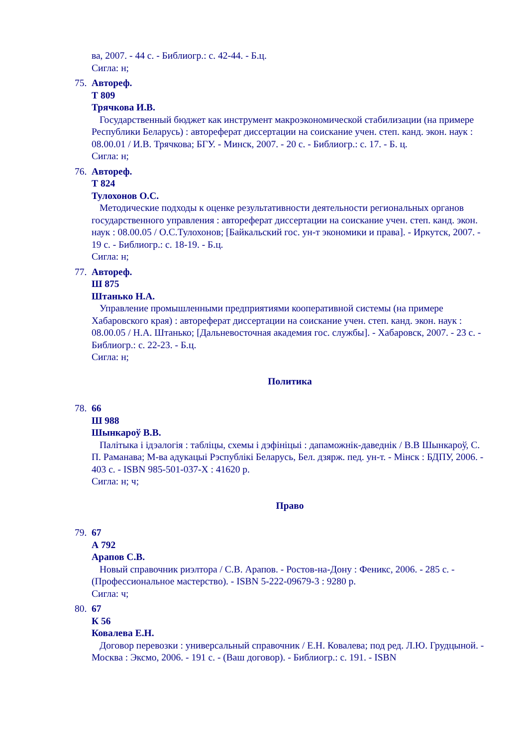ва, 2007. - 44 с. - Библиогр.: с. 42-44. - Б.ц.
Сигла: н;
75.
Автореф.
Т 809
Трячкова И.В.
Государственный бюджет как инструмент макроэкономической стабилизации (на примере Республики Беларусь) : автореферат диссертации на соискание учен. степ. канд. экон. наук : 08.00.01 / И.В. Трячкова; БГУ. - Минск, 2007. - 20 с. - Библиогр.: с. 17. - Б. ц.
Сигла: н;
76.
Автореф.
Т 824
Тулохонов О.С.
Методические подходы к оценке результативности деятельности региональных органов государственного управления : автореферат диссертации на соискание учен. степ. канд. экон. наук : 08.00.05 / О.С.Тулохонов; [Байкальский гос. ун-т экономики и права]. - Иркутск, 2007. - 19 с. - Библиогр.: с. 18-19. - Б.ц.
Сигла: н;
77.
Автореф.
Ш 875
Штанько Н.А.
Управление промышленными предприятиями кооперативной системы (на примере Хабаровского края) : автореферат диссертации на соискание учен. степ. канд. экон. наук : 08.00.05 / Н.А. Штанько; [Дальневосточная академия гос. службы]. - Хабаровск, 2007. - 23 с. - Библиогр.: с. 22-23. - Б.ц.
Сигла: н;
Политика
78.
66
Ш 988
Шынкароў В.В.
Палітыка і ідэалогія : табліцы, схемы і дэфініцыі : дапаможнік-даведнік / В.В Шынкароў, С. П. Раманава; М-ва адукацыі Рэспублікі Беларусь, Бел. дзярж. пед. ун-т. - Мінск : БДПУ, 2006. - 403 с. - ISBN 985-501-037-Х : 41620 р.
Сигла: н; ч;
Право
79.
67
А 792
Арапов С.В.
Новый справочник риэлтора / С.В. Арапов. - Ростов-на-Дону : Феникс, 2006. - 285 с. - (Профессиональное мастерство). - ISBN 5-222-09679-3 : 9280 р.
Сигла: ч;
80.
67
К 56
Ковалева Е.Н.
Договор перевозки : универсальный справочник / Е.Н. Ковалева; под ред. Л.Ю. Грудцыной. - Москва : Эксмо, 2006. - 191 с. - (Ваш договор). - Библиогр.: с. 191. - ISBN